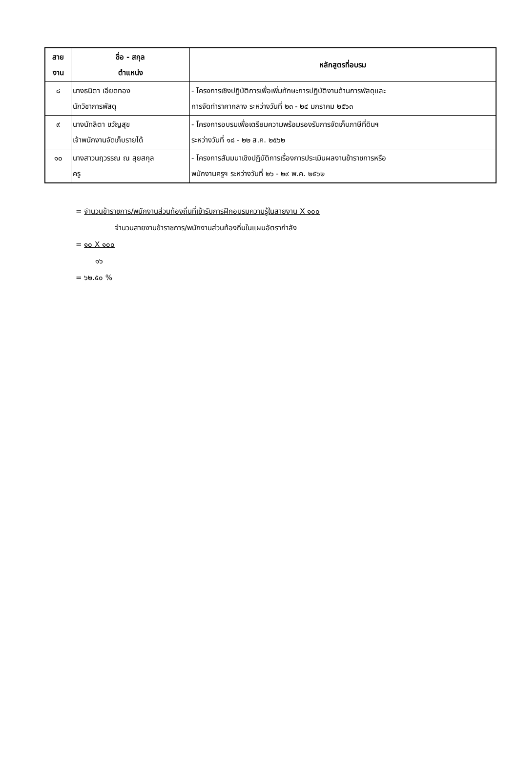| สาย งาน | ชื่อ - สกุล ตำแหน่ง | หลักสูตรที่อบรม |
| --- | --- | --- |
| ๘ | นางธนิตา เอียดทอง นักวิชาการพัสดุ | - โครงการเชิงปฏิบัติการเพื่อเพิ่มทักษะการปฏิบัติงานด้านการพัสดุและ การจัดทำราคากลาง ระหว่างวันที่ ๒๓ - ๒๔ มกราคม ๒๕๖๓ |
| ๙ | นางนัทลิตา ขวัญสุข เจ้าพนักงานจัดเก็บรายได้ | - โครงการอบรมเพื่อเตรียมความพร้อมรองรับการจัดเก็บภาษีที่ดินฯ ระหว่างวันที่ ๑๘ - ๒๒ ส.ค. ๒๕๖๒ |
| ๑๐ | นางสาวนฤวรรณ ณ สุยสกุล ครู | - โครงการสัมมนาเชิงปฏิบัติการเรื่องการประเมินผลงานข้าราชการหรือ พนักงานครูฯ ระหว่างวันที่ ๒๖ - ๒๙ พ.ค. ๒๕๖๒ |
= จำนวนข้าราชการ/พนักงานส่วนท้องถิ่นที่เข้ารับการฝึกอบรมความรู้ในสายงาน X ๑๐๐
จำนวนสายงานข้าราชการ/พนักงานส่วนท้องถิ่นในแผนอัตรากำลัง
= ๑๐ X ๑๐๐
๑๖
= ๖๒.๕๐ %